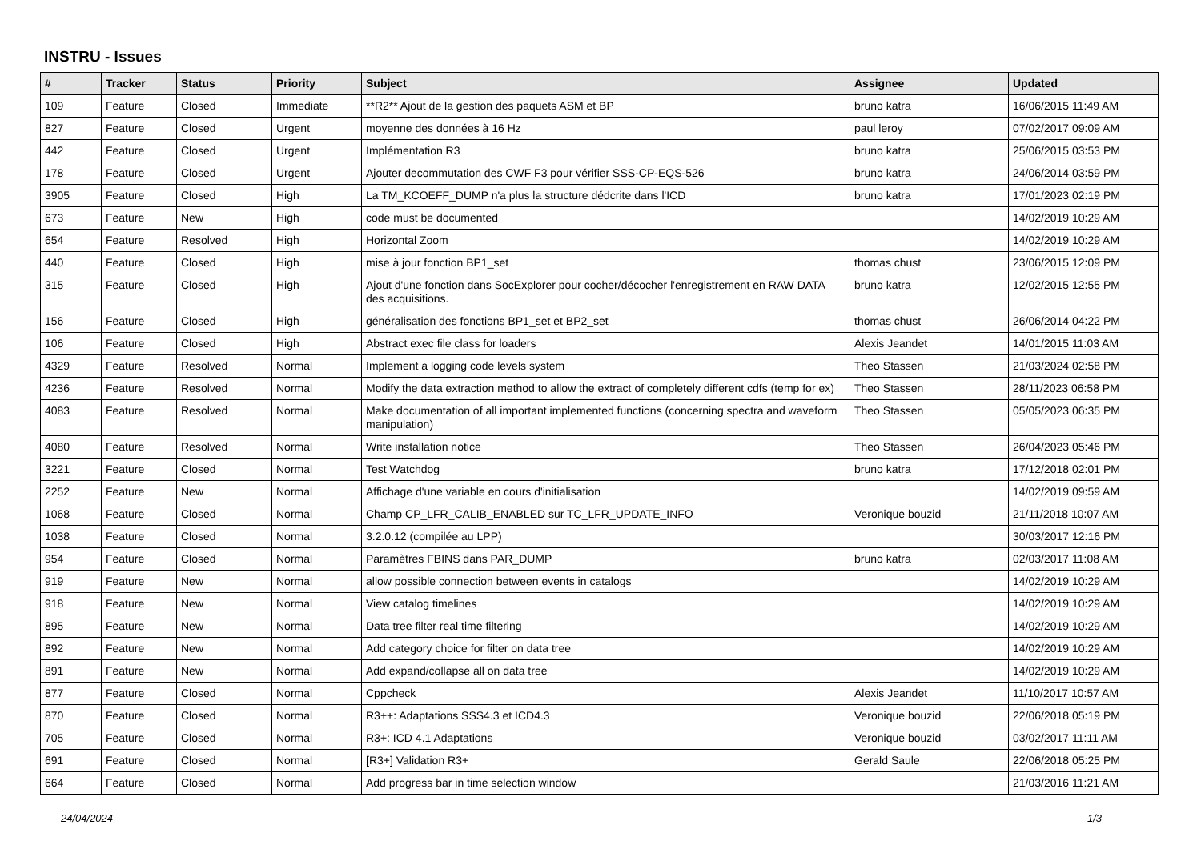INSTRU - Issues
| # | Tracker | Status | Priority | Subject | Assignee | Updated |
| --- | --- | --- | --- | --- | --- | --- |
| 109 | Feature | Closed | Immediate | **R2** Ajout de la gestion des paquets ASM et BP | bruno katra | 16/06/2015 11:49 AM |
| 827 | Feature | Closed | Urgent | moyenne des données à 16 Hz | paul leroy | 07/02/2017 09:09 AM |
| 442 | Feature | Closed | Urgent | Implémentation R3 | bruno katra | 25/06/2015 03:53 PM |
| 178 | Feature | Closed | Urgent | Ajouter decommutation des CWF F3 pour vérifier SSS-CP-EQS-526 | bruno katra | 24/06/2014 03:59 PM |
| 3905 | Feature | Closed | High | La TM_KCOEFF_DUMP n'a plus la structure dédcrite dans l'ICD | bruno katra | 17/01/2023 02:19 PM |
| 673 | Feature | New | High | code must be documented | | 14/02/2019 10:29 AM |
| 654 | Feature | Resolved | High | Horizontal Zoom | | 14/02/2019 10:29 AM |
| 440 | Feature | Closed | High | mise à jour fonction BP1_set | thomas chust | 23/06/2015 12:09 PM |
| 315 | Feature | Closed | High | Ajout d'une fonction dans SocExplorer pour cocher/décocher l'enregistrement en RAW DATA des acquisitions. | bruno katra | 12/02/2015 12:55 PM |
| 156 | Feature | Closed | High | généralisation des fonctions BP1_set et BP2_set | thomas chust | 26/06/2014 04:22 PM |
| 106 | Feature | Closed | High | Abstract exec file class for loaders | Alexis Jeandet | 14/01/2015 11:03 AM |
| 4329 | Feature | Resolved | Normal | Implement a logging code levels system | Theo Stassen | 21/03/2024 02:58 PM |
| 4236 | Feature | Resolved | Normal | Modify the data extraction method to allow the extract of completely different cdfs (temp for ex) | Theo Stassen | 28/11/2023 06:58 PM |
| 4083 | Feature | Resolved | Normal | Make documentation of all important implemented functions (concerning spectra and waveform manipulation) | Theo Stassen | 05/05/2023 06:35 PM |
| 4080 | Feature | Resolved | Normal | Write installation notice | Theo Stassen | 26/04/2023 05:46 PM |
| 3221 | Feature | Closed | Normal | Test Watchdog | bruno katra | 17/12/2018 02:01 PM |
| 2252 | Feature | New | Normal | Affichage d'une variable en cours d'initialisation | | 14/02/2019 09:59 AM |
| 1068 | Feature | Closed | Normal | Champ CP_LFR_CALIB_ENABLED sur TC_LFR_UPDATE_INFO | Veronique bouzid | 21/11/2018 10:07 AM |
| 1038 | Feature | Closed | Normal | 3.2.0.12 (compilée au LPP) | | 30/03/2017 12:16 PM |
| 954 | Feature | Closed | Normal | Paramètres FBINS dans PAR_DUMP | bruno katra | 02/03/2017 11:08 AM |
| 919 | Feature | New | Normal | allow possible connection between events in catalogs | | 14/02/2019 10:29 AM |
| 918 | Feature | New | Normal | View catalog timelines | | 14/02/2019 10:29 AM |
| 895 | Feature | New | Normal | Data tree filter real time filtering | | 14/02/2019 10:29 AM |
| 892 | Feature | New | Normal | Add category choice for filter on data tree | | 14/02/2019 10:29 AM |
| 891 | Feature | New | Normal | Add expand/collapse all on data tree | | 14/02/2019 10:29 AM |
| 877 | Feature | Closed | Normal | Cppcheck | Alexis Jeandet | 11/10/2017 10:57 AM |
| 870 | Feature | Closed | Normal | R3++: Adaptations SSS4.3 et ICD4.3 | Veronique bouzid | 22/06/2018 05:19 PM |
| 705 | Feature | Closed | Normal | R3+: ICD 4.1 Adaptations | Veronique bouzid | 03/02/2017 11:11 AM |
| 691 | Feature | Closed | Normal | [R3+] Validation R3+ | Gerald Saule | 22/06/2018 05:25 PM |
| 664 | Feature | Closed | Normal | Add progress bar in time selection window | | 21/03/2016 11:21 AM |
24/04/2024 1/3